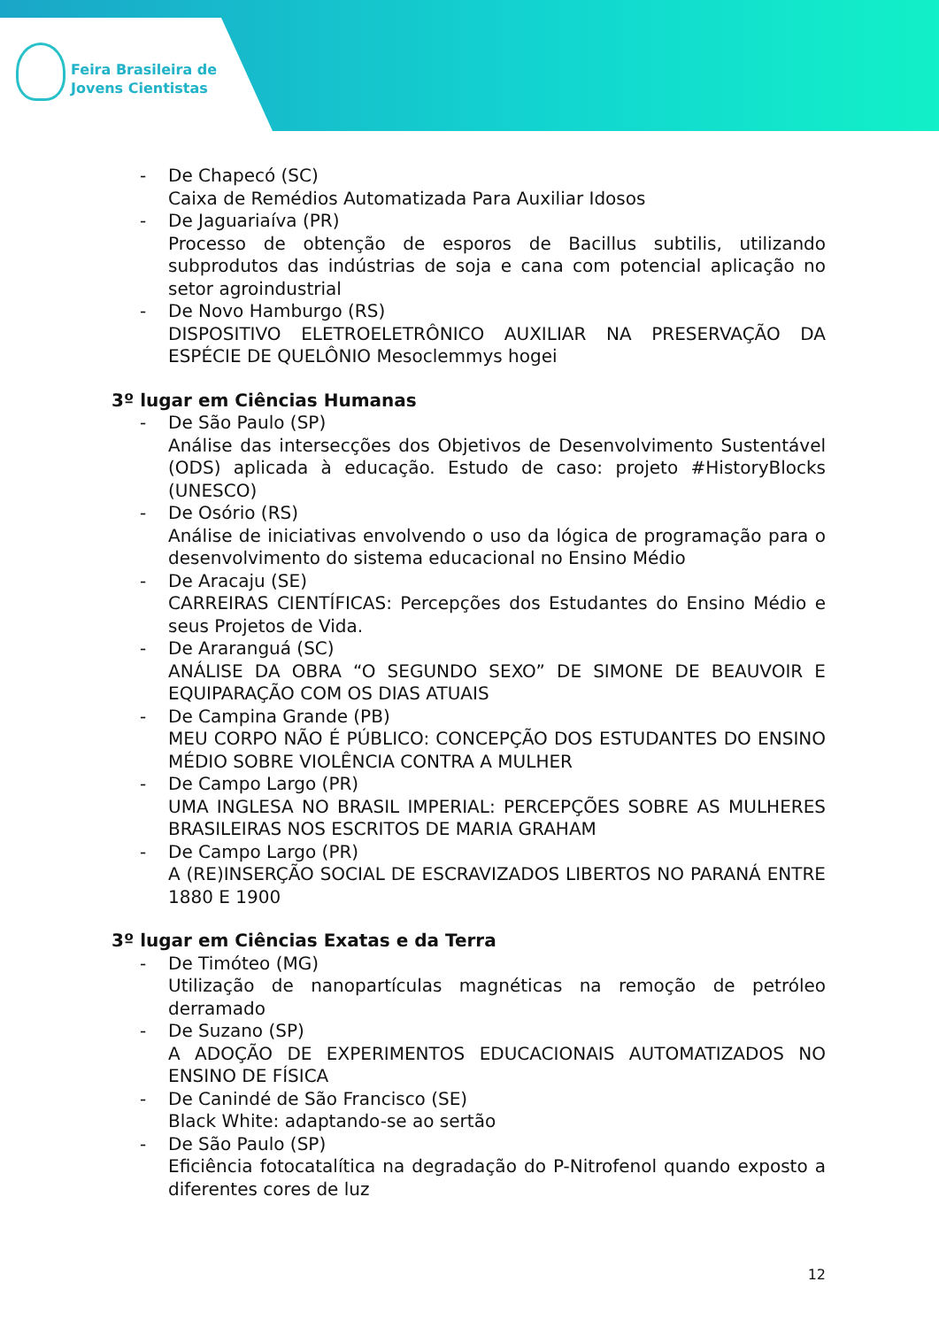Feira Brasileira de
Jovens Cientistas
- De Chapecó (SC)
Caixa de Remédios Automatizada Para Auxiliar Idosos
- De Jaguariaíva (PR)
Processo de obtenção de esporos de Bacillus subtilis, utilizando subprodutos das indústrias de soja e cana com potencial aplicação no setor agroindustrial
- De Novo Hamburgo (RS)
DISPOSITIVO ELETROELETRÔNICO AUXILIAR NA PRESERVAÇÃO DA ESPÉCIE DE QUELÔNIO Mesoclemmys hogei
3º lugar em Ciências Humanas
- De São Paulo (SP)
Análise das intersecções dos Objetivos de Desenvolvimento Sustentável (ODS) aplicada à educação. Estudo de caso: projeto #HistoryBlocks (UNESCO)
- De Osório (RS)
Análise de iniciativas envolvendo o uso da lógica de programação para o desenvolvimento do sistema educacional no Ensino Médio
- De Aracaju (SE)
CARREIRAS CIENTÍFICAS: Percepções dos Estudantes do Ensino Médio e seus Projetos de Vida.
- De Araranguá (SC)
ANÁLISE DA OBRA “O SEGUNDO SEXO” DE SIMONE DE BEAUVOIR E EQUIPARAÇÃO COM OS DIAS ATUAIS
- De Campina Grande (PB)
MEU CORPO NÃO É PÚBLICO: CONCEPÇÃO DOS ESTUDANTES DO ENSINO MÉDIO SOBRE VIOLÊNCIA CONTRA A MULHER
- De Campo Largo (PR)
UMA INGLESA NO BRASIL IMPERIAL: PERCEPÇÕES SOBRE AS MULHERES BRASILEIRAS NOS ESCRITOS DE MARIA GRAHAM
- De Campo Largo (PR)
A (RE)INSERÇÃO SOCIAL DE ESCRAVIZADOS LIBERTOS NO PARANÁ ENTRE 1880 E 1900
3º lugar em Ciências Exatas e da Terra
- De Timóteo (MG)
Utilização de nanopartículas magnéticas na remoção de petróleo derramado
- De Suzano (SP)
A ADOÇÃO DE EXPERIMENTOS EDUCACIONAIS AUTOMATIZADOS NO ENSINO DE FÍSICA
- De Canindé de São Francisco (SE)
Black White: adaptando-se ao sertão
- De São Paulo (SP)
Eficiência fotocatalítica na degradação do P-Nitrofenol quando exposto a diferentes cores de luz
12